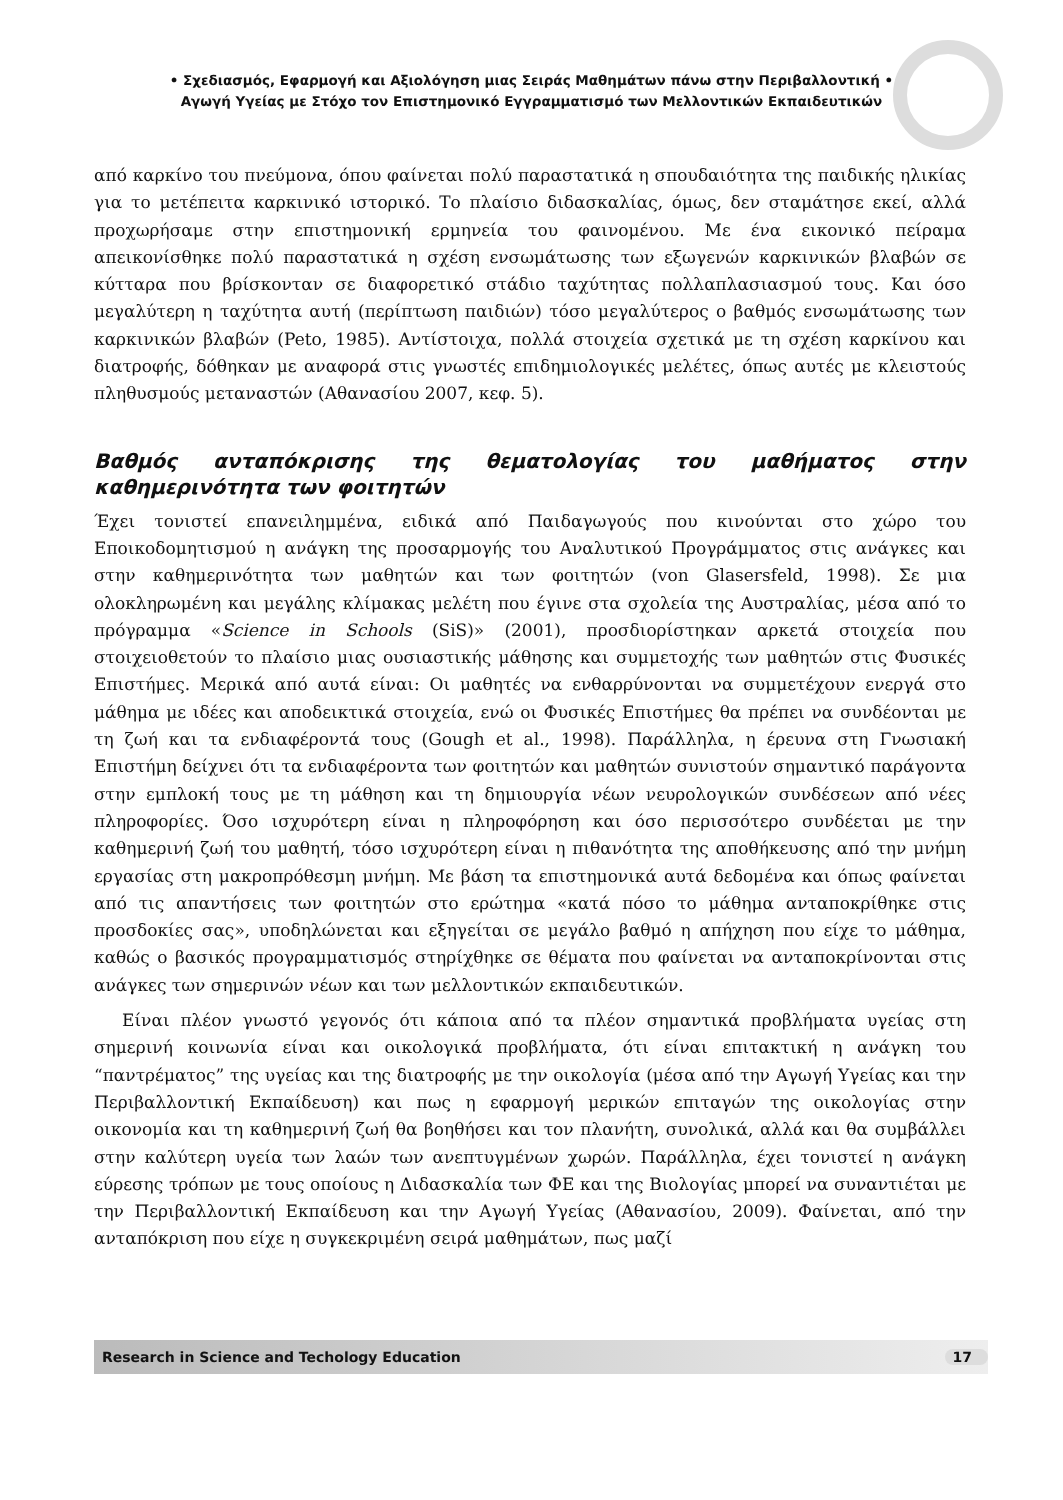• Σχεδιασμός, Εφαρμογή και Αξιολόγηση μιας Σειράς Μαθημάτων πάνω στην Περιβαλλοντική •
Αγωγή Υγείας με Στόχο τον Επιστημονικό Εγγραμματισμό των Μελλοντικών Εκπαιδευτικών
από καρκίνο του πνεύμονα, όπου φαίνεται πολύ παραστατικά η σπουδαιότητα της παιδικής ηλικίας για το μετέπειτα καρκινικό ιστορικό. Το πλαίσιο διδασκαλίας, όμως, δεν σταμάτησε εκεί, αλλά προχωρήσαμε στην επιστημονική ερμηνεία του φαινομένου. Με ένα εικονικό πείραμα απεικονίσθηκε πολύ παραστατικά η σχέση ενσωμάτωσης των εξωγενών καρκινικών βλαβών σε κύτταρα που βρίσκονταν σε διαφορετικό στάδιο ταχύτητας πολλαπλασιασμού τους. Και όσο μεγαλύτερη η ταχύτητα αυτή (περίπτωση παιδιών) τόσο μεγαλύτερος ο βαθμός ενσωμάτωσης των καρκινικών βλαβών (Peto, 1985). Αντίστοιχα, πολλά στοιχεία σχετικά με τη σχέση καρκίνου και διατροφής, δόθηκαν με αναφορά στις γνωστές επιδημιολογικές μελέτες, όπως αυτές με κλειστούς πληθυσμούς μεταναστών (Αθανασίου 2007, κεφ. 5).
Βαθμός ανταπόκρισης της θεματολογίας του μαθήματος στην καθημερινότητα των φοιτητών
Έχει τονιστεί επανειλημμένα, ειδικά από Παιδαγωγούς που κινούνται στο χώρο του Εποικοδομητισμού η ανάγκη της προσαρμογής του Αναλυτικού Προγράμματος στις ανάγκες και στην καθημερινότητα των μαθητών και των φοιτητών (von Glasersfeld, 1998). Σε μια ολοκληρωμένη και μεγάλης κλίμακας μελέτη που έγινε στα σχολεία της Αυστραλίας, μέσα από το πρόγραμμα «Science in Schools (SiS)» (2001), προσδιορίστηκαν αρκετά στοιχεία που στοιχειοθετούν το πλαίσιο μιας ουσιαστικής μάθησης και συμμετοχής των μαθητών στις Φυσικές Επιστήμες. Μερικά από αυτά είναι: Οι μαθητές να ενθαρρύνονται να συμμετέχουν ενεργά στο μάθημα με ιδέες και αποδεικτικά στοιχεία, ενώ οι Φυσικές Επιστήμες θα πρέπει να συνδέονται με τη ζωή και τα ενδιαφέροντά τους (Gough et al., 1998). Παράλληλα, η έρευνα στη Γνωσιακή Επιστήμη δείχνει ότι τα ενδιαφέροντα των φοιτητών και μαθητών συνιστούν σημαντικό παράγοντα στην εμπλοκή τους με τη μάθηση και τη δημιουργία νέων νευρολογικών συνδέσεων από νέες πληροφορίες. Όσο ισχυρότερη είναι η πληροφόρηση και όσο περισσότερο συνδέεται με την καθημερινή ζωή του μαθητή, τόσο ισχυρότερη είναι η πιθανότητα της αποθήκευσης από την μνήμη εργασίας στη μακροπρόθεσμη μνήμη. Με βάση τα επιστημονικά αυτά δεδομένα και όπως φαίνεται από τις απαντήσεις των φοιτητών στο ερώτημα «κατά πόσο το μάθημα ανταποκρίθηκε στις προσδοκίες σας», υποδηλώνεται και εξηγείται σε μεγάλο βαθμό η απήχηση που είχε το μάθημα, καθώς ο βασικός προγραμματισμός στηρίχθηκε σε θέματα που φαίνεται να ανταποκρίνονται στις ανάγκες των σημερινών νέων και των μελλοντικών εκπαιδευτικών.
Είναι πλέον γνωστό γεγονός ότι κάποια από τα πλέον σημαντικά προβλήματα υγείας στη σημερινή κοινωνία είναι και οικολογικά προβλήματα, ότι είναι επιτακτική η ανάγκη του “παντρέματος” της υγείας και της διατροφής με την οικολογία (μέσα από την Αγωγή Υγείας και την Περιβαλλοντική Εκπαίδευση) και πως η εφαρμογή μερικών επιταγών της οικολογίας στην οικονομία και τη καθημερινή ζωή θα βοηθήσει και τον πλανήτη, συνολικά, αλλά και θα συμβάλλει στην καλύτερη υγεία των λαών των ανεπτυγμένων χωρών. Παράλληλα, έχει τονιστεί η ανάγκη εύρεσης τρόπων με τους οποίους η Διδασκαλία των ΦΕ και της Βιολογίας μπορεί να συναντιέται με την Περιβαλλοντική Εκπαίδευση και την Αγωγή Υγείας (Αθανασίου, 2009). Φαίνεται, από την ανταπόκριση που είχε η συγκεκριμένη σειρά μαθημάτων, πως μαζί
Research in Science and Techology Education 17